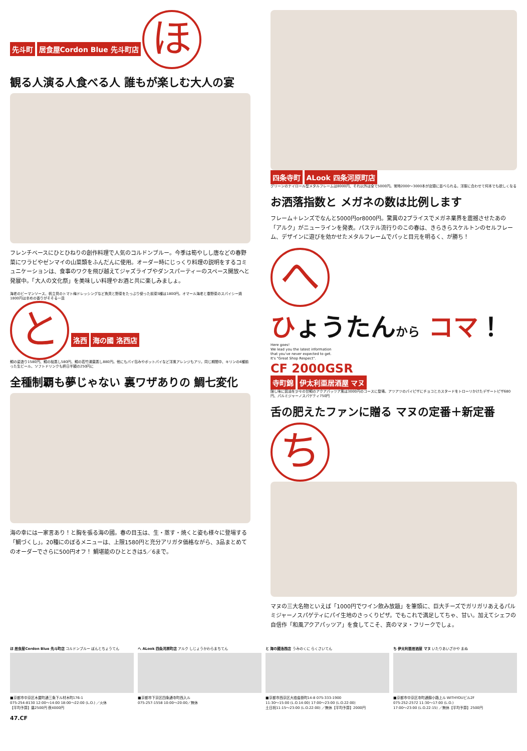先斗町 居食屋Cordon Blue 先斗町店
ほ
観る人演る人食べる人 誰もが楽しむ大人の宴
フレンチベースにひとひねりの創作料理で人気のコルドンブルー。今季は筍やしし唐などの春野菜にワラビやゼンマイの山菜類をふんだんに使用。オーダー時にじっくり料理の説明をするコミュニケーションは、食事のワクを飛び越えてジャズライブやダンスパーティーのスペース開放へと発展中。「大人の文化祭」を美味しい料理やお酒と共に楽しみましょ。
海老のビーマンソース、帆立貝のトマト梅ドレッシングなど魚貝と野菜をたっぷり使った前菜5種は1800円。オマール海老と春野菜のスパイシー焼1800円は辛めの香りがそそる一皿
と
洛西 海の國 洛西店
鯛の姿造り1580円、鯛の桜蒸し580円、鯛の若竹湯葉蒸し880円。他にもパイ包みやポットパイなど洋風アレンジもアリ。同じ期間中、キリンの4種揃った生ビール、ソフトドリンクも終日半額の250円に
全種制覇も夢じゃない 裏ワザありの 鯛七変化
海の幸には一家言あり！と胸を張る海の國。春の目玉は、生・蒸す・焼くと姿も様々に登場する「鯛づくし」。20種にのぼるメニューは、上限1580円と充分アリガタ価格ながら、3品まとめてのオーダーでさらに500円オフ！ 鯛堪能のひとときは5／6まで。
四条寺町 ALook 四条河原町店
グリーンのナイロール型メタルフレームは8000円、それ以外は全て5000円。常時2000～3000本が店頭に並べられる。洋服に合わせて何本でも欲しくなる
お洒落指数と メガネの数は比例します
フレーム＋レンズでなんと5000円or8000円。驚異の2プライスでメガネ業界を震撼させたあの「アルク」がニューラインを発表。パステル流行りのこの春は、きらきらスケルトンのセルフレーム、デザインに遊びを効かせたメタルフレームでパッと目元を明るく、が勝ち！
へ
ひょうたんから コマ！
Here goes!
We lead you the latest information
that you've never expected to get.
It's "Great Shop Respect".
CF 2000GSR
寺町錦 伊太利亜居酒屋 マヌ
隠し味に醤油を少々の甘鯛のアクアパッツア風は3000円のコースに登場。アツアツのパイピザにチョコとカスタードをトローリかけたデザートピザ680円、パルミジャーノスパゲティ750円
舌の肥えたファンに贈る マヌの定番＋新定番
ち
マヌの三大名物といえば「1000円でワイン飲み放題」を筆頭に、巨大チーズでガリガリあえるパルミジャーノスパゲティにパイ生地のさっくりピザ。でもこれで満足してちゃ、甘い。加えてシェフの自信作「和風アクアパッツア」を食してこそ、真のマヌ・フリークでしょ。
ほ 居食屋Cordon Blue 先斗町店 コルドンブルー ぽんとちょうてん
■京都市中京区木屋町通三条下ル材木町176-1
075-254-8130 12:00～14:00 18:00～22:00 (L.O.) ／火休
【平均予算】昼2500円 夜4000円
へ ALook 四条河原町店 アルク しじょうかわらまちてん
■京都市下京区四条通寺町西入ル
075-257-1558 10:00～20:00／無休
と 海の國洛西店 うみのくに らくさいてん
■京都市西京区大枝沓掛町14-8 075-333-1900
11:30～15:00 (L.O.14:00) 17:00～23:00 (L.O.22:00)
土日祝11:15～23:00 (L.O.22:00) ／無休【平均予算】2000円
ち 伊太利亜居酒屋 マヌ いたりあいざかや まぬ
■京都市中京区寺町通錦小路上ル WITHYOUビル2F
075-252-2572 11:30～17:00 (L.O.)
17:00～23:00 (L.O.22:15) ／無休【平均予算】2500円
47.CF